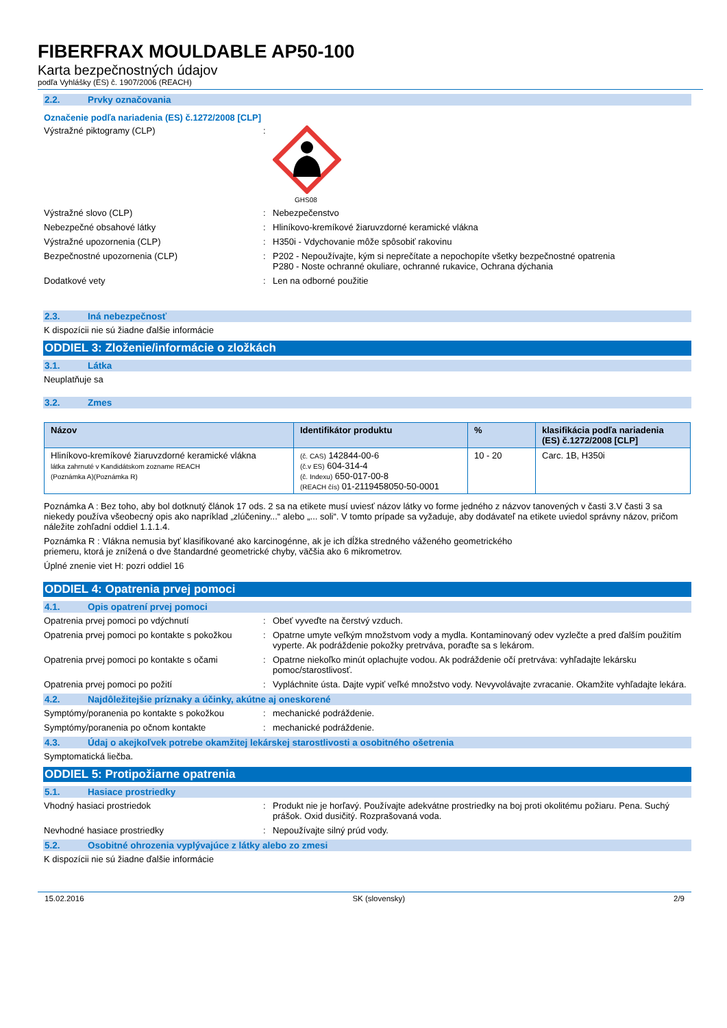FIBERFRAX MOULDABLE AP50-100
Karta bezpečnostných údajov
podľa Vyhlášky (ES) č. 1907/2006 (REACH)
2.2. Prvky označovania
Označenie podľa nariadenia (ES) č.1272/2008 [CLP]
Výstražné piktogramy (CLP) :
GHS08
Výstražné slovo (CLP) : Nebezpečenstvo
Nebezpečné obsahové látky : Hliníkovo-kremíkové žiaruvzdorné keramické vlákna
Výstražné upozornenia (CLP) : H350i - Vdychovanie môže spôsobiť rakovinu
Bezpečnostné upozornenia (CLP) : P202 - Nepoužívajte, kým si neprečítate a nepochopíte všetky bezpečnostné opatrenia
P280 - Noste ochranné okuliare, ochranné rukavice, Ochrana dýchania
Dodatkové vety : Len na odborné použitie
2.3. Iná nebezpečnosť
K dispozícii nie sú žiadne ďalšie informácie
ODDIEL 3: Zloženie/informácie o zložkách
3.1. Látka
Neuplatňuje sa
3.2. Zmes
| Názov | Identifikátor produktu | % | klasifikácia podľa nariadenia (ES) č.1272/2008 [CLP] |
| --- | --- | --- | --- |
| Hliníkovo-kremíkové žiaruvzdorné keramické vlákna látka zahrnuté v Kandidátskom zozname REACH (Poznámka A)(Poznámka R) | (č. CAS) 142844-00-6 (č.v ES) 604-314-4 (č. Indexu) 650-017-00-8 (REACH čís) 01-2119458050-50-0001 | 10 - 20 | Carc. 1B, H350i |
Poznámka A : Bez toho, aby bol dotknutý článok 17 ods. 2 sa na etikete musí uviesť názov látky vo forme jedného z názvov tanovených v časti 3.V časti 3 sa niekedy používa všeobecný opis ako napríklad „zlúčeniny...“ alebo „... soli“. V tomto prípade sa vyžaduje, aby dodávateľ na etikete uviedol správny názov, pričom náležite zohľadní oddiel 1.1.1.4.
Poznámka R : Vlákna nemusia byť klasifikované ako karcinogénne, ak je ich dĺžka stredného váženého geometrického
priemeru, ktorá je znížená o dve štandardné geometrické chyby, väčšia ako 6 mikrometrov.
Úplné znenie viet H: pozri oddiel 16
ODDIEL 4: Opatrenia prvej pomoci
4.1. Opis opatrení prvej pomoci
Opatrenia prvej pomoci po vdýchnutí : Obeť vyveďte na čerstvý vzduch.
Opatrenia prvej pomoci po kontakte s pokožkou
: Opatrne umyte veľkým množstvom vody a mydla. Kontaminovaný odev vyzlečte a pred ďalším použitím vyperte. Ak podráždenie pokožky pretrváva, poraďte sa s lekárom.
Opatrenia prvej pomoci po kontakte s očami
: Opatrne niekoľko minút oplachujte vodou. Ak podráždenie očí pretrváva: vyhľadajte lekársku pomoc/starostlivosť.
Opatrenia prvej pomoci po požití : Vypláchnite ústa. Dajte vypiť veľké množstvo vody. Nevyvolávajte zvracanie. Okamžite vyhľadajte lekára.
4.2. Najdôležitejšie príznaky a účinky, akútne aj oneskorené
Symptómy/poranenia po kontakte s pokožkou : mechanické podráždenie.
Symptómy/poranenia po očnom kontakte : mechanické podráždenie.
4.3. Údaj o akejkoľvek potrebe okamžitej lekárskej starostlivosti a osobitného ošetrenia
Symptomatická liečba.
ODDIEL 5: Protipožiarne opatrenia
5.1. Hasiace prostriedky
Vhodný hasiaci prostriedok : Produkt nie je horľavý. Používajte adekvátne prostriedky na boj proti okolitému požiaru. Pena. Suchý prášok. Oxid dusičitý. Rozprašovaná voda.
Nevhodné hasiace prostriedky : Nepoužívajte silný prúd vody.
5.2. Osobitné ohrozenia vyplývajúce z látky alebo zo zmesi
K dispozícii nie sú žiadne ďalšie informácie
15.02.2016 SK (slovensky) 2/9